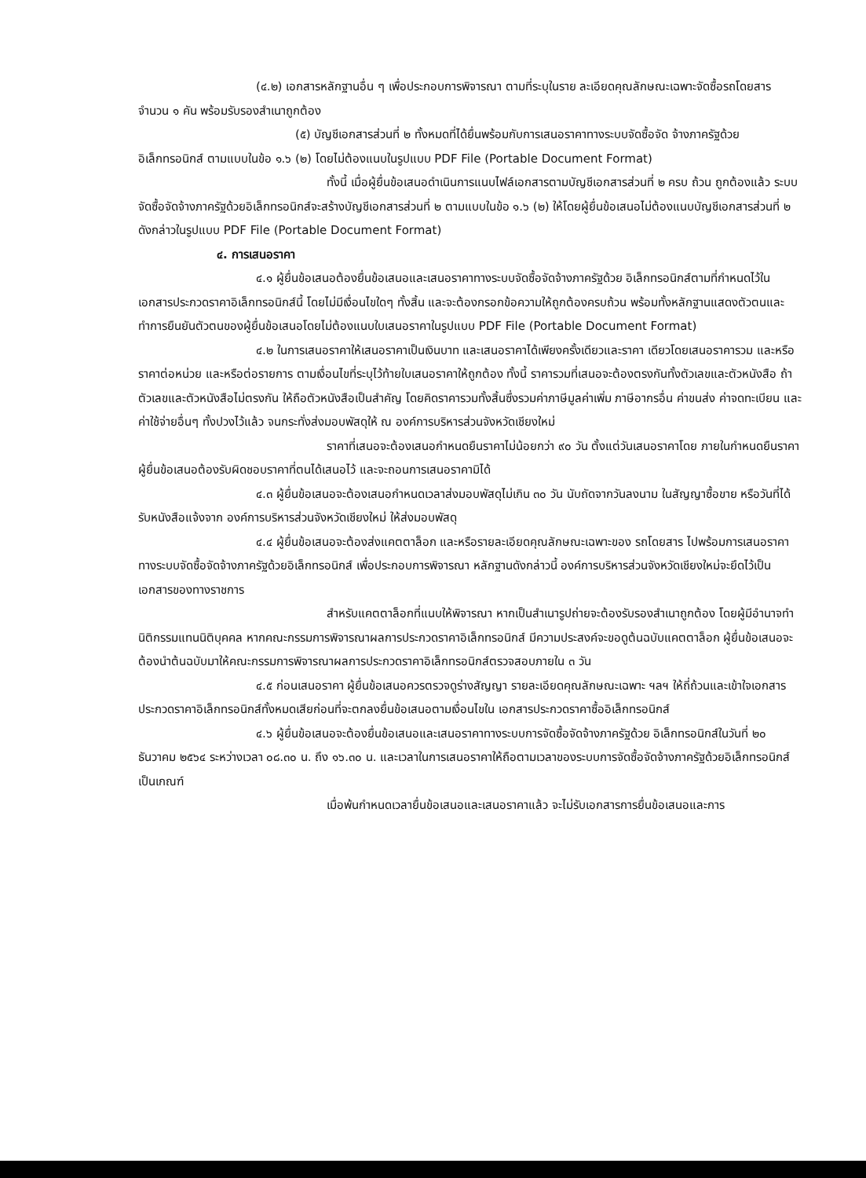(๔.๒) เอกสารหลักฐานอื่น ๆ เพื่อประกอบการพิจารณา ตามที่ระบุในราย ละเอียดคุณลักษณะเฉพาะจัดซื้อรถโดยสาร จำนวน ๑ คัน พร้อมรับรองสำเนาถูกต้อง
(๕) บัญชีเอกสารส่วนที่ ๒ ทั้งหมดที่ได้ยื่นพร้อมกับการเสนอราคาทางระบบจัดซื้อจัด จ้างภาครัฐด้วยอิเล็กทรอนิกส์ ตามแบบในข้อ ๑.๖ (๒) โดยไม่ต้องแนบในรูปแบบ PDF File (Portable Document Format)
ทั้งนี้ เมื่อผู้ยื่นข้อเสนอดำเนินการแนบไฟล์เอกสารตามบัญชีเอกสารส่วนที่ ๒ ครบ ถ้วน ถูกต้องแล้ว ระบบจัดซื้อจัดจ้างภาครัฐด้วยอิเล็กทรอนิกส์จะสร้างบัญชีเอกสารส่วนที่ ๒ ตามแบบในข้อ ๑.๖ (๒) ให้โดยผู้ยื่นข้อเสนอไม่ต้องแนบบัญชีเอกสารส่วนที่ ๒ ดังกล่าวในรูปแบบ PDF File (Portable Document Format)
๔. การเสนอราคา
๔.๑ ผู้ยื่นข้อเสนอต้องยื่นข้อเสนอและเสนอราคาทางระบบจัดซื้อจัดจ้างภาครัฐด้วย อิเล็กทรอนิกส์ตามที่กำหนดไว้ในเอกสารประกวดราคาอิเล็กทรอนิกส์นี้ โดยไม่มีเงื่อนไขใดๆ ทั้งสิ้น และจะต้องกรอกข้อความให้ถูกต้องครบถ้วน พร้อมทั้งหลักฐานแสดงตัวตนและทำการยืนยันตัวตนของผู้ยื่นข้อเสนอโดยไม่ต้องแนบใบเสนอราคาในรูปแบบ PDF File (Portable Document Format)
๔.๒ ในการเสนอราคาให้เสนอราคาเป็นเงินบาท และเสนอราคาได้เพียงครั้งเดียวและราคา เดียวโดยเสนอราคารวม และหรือราคาต่อหน่วย และหรือต่อรายการ ตามเงื่อนไขที่ระบุไว้ท้ายใบเสนอราคาให้ถูกต้อง ทั้งนี้ ราคารวมที่เสนอจะต้องตรงกันทั้งตัวเลขและตัวหนังสือ ถ้าตัวเลขและตัวหนังสือไม่ตรงกัน ให้ถือตัวหนังสือเป็นสำคัญ โดยคิดราคารวมทั้งสิ้นซึ่งรวมค่าภาษีมูลค่าเพิ่ม ภาษีอากรอื่น ค่าขนส่ง ค่าจดทะเบียน และค่าใช้จ่ายอื่นๆ ทั้งปวงไว้แล้ว จนกระทั่งส่งมอบพัสดุให้ ณ องค์การบริหารส่วนจังหวัดเชียงใหม่
ราคาที่เสนอจะต้องเสนอกำหนดยืนราคาไม่น้อยกว่า ๙๐ วัน ตั้งแต่วันเสนอราคาโดย ภายในกำหนดยืนราคา ผู้ยื่นข้อเสนอต้องรับผิดชอบราคาที่ตนได้เสนอไว้ และจะถอนการเสนอราคามิได้
๔.๓ ผู้ยื่นข้อเสนอจะต้องเสนอกำหนดเวลาส่งมอบพัสดุไม่เกิน ๓๐ วัน นับถัดจากวันลงนาม ในสัญญาซื้อขาย หรือวันที่ได้รับหนังสือแจ้งจาก องค์การบริหารส่วนจังหวัดเชียงใหม่ ให้ส่งมอบพัสดุ
๔.๔ ผู้ยื่นข้อเสนอจะต้องส่งแคตตาล็อก และหรือรายละเอียดคุณลักษณะเฉพาะของ รถโดยสาร ไปพร้อมการเสนอราคาทางระบบจัดซื้อจัดจ้างภาครัฐด้วยอิเล็กทรอนิกส์ เพื่อประกอบการพิจารณา หลักฐานดังกล่าวนี้ องค์การบริหารส่วนจังหวัดเชียงใหม่จะยึดไว้เป็นเอกสารของทางราชการ
สำหรับแคตตาล็อกที่แนบให้พิจารณา หากเป็นสำเนารูปถ่ายจะต้องรับรองสำเนาถูกต้อง โดยผู้มีอำนาจทำนิติกรรมแทนนิติบุคคล หากคณะกรรมการพิจารณาผลการประกวดราคาอิเล็กทรอนิกส์ มีความประสงค์จะขอดูต้นฉบับแคตตาล็อก ผู้ยื่นข้อเสนอจะต้องนำต้นฉบับมาให้คณะกรรมการพิจารณาผลการประกวดราคาอิเล็กทรอนิกส์ตรวจสอบภายใน ๓ วัน
๔.๕ ก่อนเสนอราคา ผู้ยื่นข้อเสนอควรตรวจดูร่างสัญญา รายละเอียดคุณลักษณะเฉพาะ ฯลฯ ให้ถี่ถ้วนและเข้าใจเอกสารประกวดราคาอิเล็กทรอนิกส์ทั้งหมดเสียก่อนที่จะตกลงยื่นข้อเสนอตามเงื่อนไขใน เอกสารประกวดราคาซื้ออิเล็กทรอนิกส์
๔.๖ ผู้ยื่นข้อเสนอจะต้องยื่นข้อเสนอและเสนอราคาทางระบบการจัดซื้อจัดจ้างภาครัฐด้วย อิเล็กทรอนิกส์ในวันที่ ๒๐ ธันวาคม ๒๕๖๔ ระหว่างเวลา ๐๘.๓๐ น. ถึง ๑๖.๓๐ น. และเวลาในการเสนอราคาให้ถือตามเวลาของระบบการจัดซื้อจัดจ้างภาครัฐด้วยอิเล็กทรอนิกส์เป็นเกณฑ์
เมื่อพ้นกำหนดเวลายื่นข้อเสนอและเสนอราคาแล้ว จะไม่รับเอกสารการยื่นข้อเสนอและการ